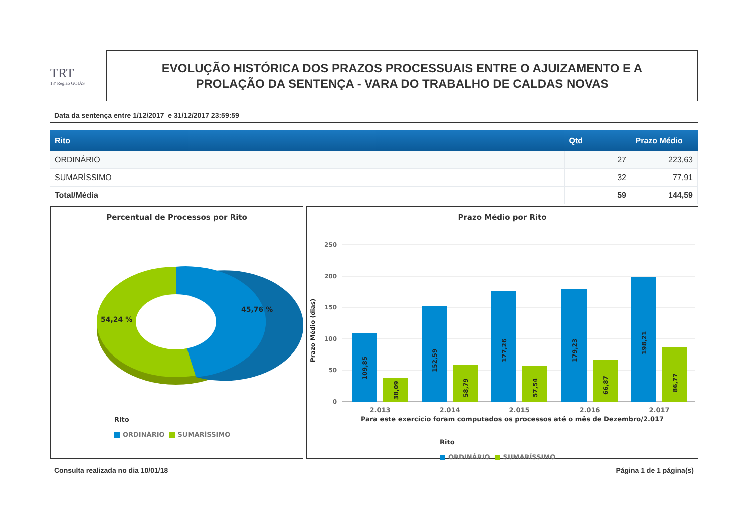TRT
18ª Região GOIÁS
EVOLUÇÃO HISTÓRICA DOS PRAZOS PROCESSUAIS ENTRE O AJUIZAMENTO E A
PROLAÇÃO DA SENTENÇA - VARA DO TRABALHO DE CALDAS NOVAS
Data da sentença entre 1/12/2017 e 31/12/2017 23:59:59
| Rito | Qtd | Prazo Médio |
| --- | --- | --- |
| ORDINÁRIO | 27 | 223,63 |
| SUMARÍSSIMO | 32 | 77,91 |
| Total/Média | 59 | 144,59 |
Percentual de Processos por Rito
45,76 %
54,24 %
Rito
ORDINÁRIO SUMARÍSSIMO
Prazo Médio por Rito
250
200
150
100
50
0
Prazo Médio (dias)
109,85
38,09
152,59
58,79
177,26
57,54
179,23
66,87
198,21
86,77
2.013
2.014
2.015
2.016
2.017
Para este exercício foram computados os processos até o mês de Dezembro/2.017
Rito
ORDINÁRIO SUMARÍSSIMO
Consulta realizada no dia 10/01/18 Página 1 de 1 página(s)